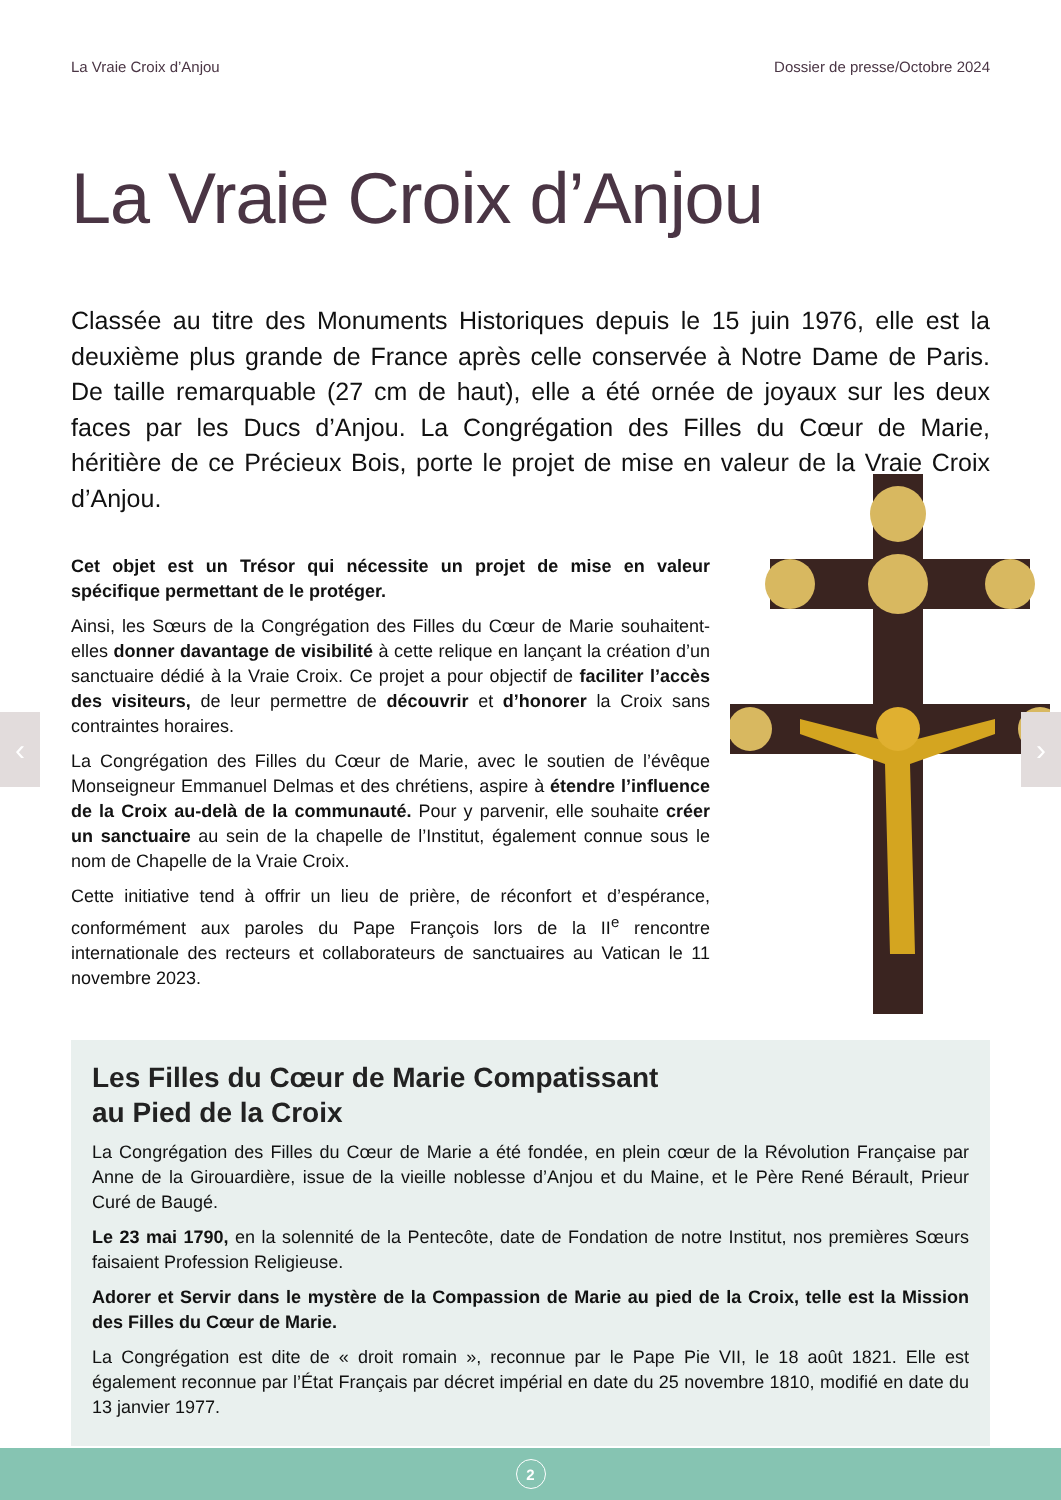La Vraie Croix d’Anjou Dossier de presse/Octobre 2024
La Vraie Croix d’Anjou
Classée au titre des Monuments Historiques depuis le 15 juin 1976, elle est la deuxième plus grande de France après celle conservée à Notre Dame de Paris. De taille remarquable (27 cm de haut), elle a été ornée de joyaux sur les deux faces par les Ducs d’Anjou. La Congrégation des Filles du Cœur de Marie, héritière de ce Précieux Bois, porte le projet de mise en valeur de la Vraie Croix d’Anjou.
Cet objet est un Trésor qui nécessite un projet de mise en valeur spécifique permettant de le protéger.
Ainsi, les Sœurs de la Congrégation des Filles du Cœur de Marie souhaitent-elles donner davantage de visibilité à cette relique en lançant la création d’un sanctuaire dédié à la Vraie Croix. Ce projet a pour objectif de faciliter l’accès des visiteurs, de leur permettre de découvrir et d’honorer la Croix sans contraintes horaires.
La Congrégation des Filles du Cœur de Marie, avec le soutien de l’évêque Monseigneur Emmanuel Delmas et des chrétiens, aspire à étendre l’influence de la Croix au-delà de la communauté. Pour y parvenir, elle souhaite créer un sanctuaire au sein de la chapelle de l’Institut, également connue sous le nom de Chapelle de la Vraie Croix.
Cette initiative tend à offrir un lieu de prière, de réconfort et d’espérance, conformément aux paroles du Pape François lors de la II<sup>e</sup> rencontre internationale des recteurs et collaborateurs de sanctuaires au Vatican le 11 novembre 2023.
Les Filles du Cœur de Marie Compatissant
au Pied de la Croix
La Congrégation des Filles du Cœur de Marie a été fondée, en plein cœur de la Révolution Française par Anne de la Girouardière, issue de la vieille noblesse d’Anjou et du Maine, et le Père René Bérault, Prieur Curé de Baugé.
Le 23 mai 1790, en la solennité de la Pentecôte, date de Fondation de notre Institut, nos premières Sœurs faisaient Profession Religieuse.
Adorer et Servir dans le mystère de la Compassion de Marie au pied de la Croix, telle est la Mission des Filles du Cœur de Marie.
La Congrégation est dite de « droit romain », reconnue par le Pape Pie VII, le 18 août 1821. Elle est également reconnue par l’État Français par décret impérial en date du 25 novembre 1810, modifié en date du 13 janvier 1977.
‹ ›
2